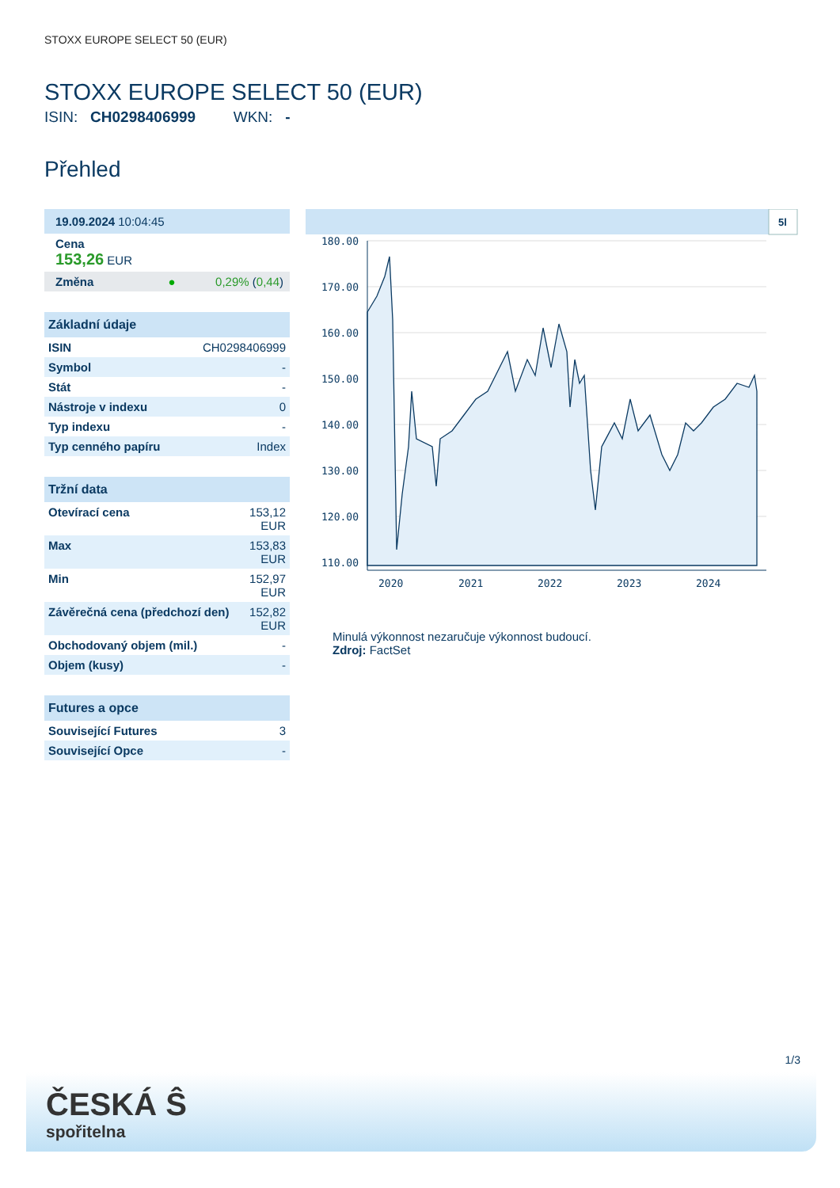STOXX EUROPE SELECT 50 (EUR)
STOXX EUROPE SELECT 50 (EUR)
ISIN: CH0298406999 WKN: -
Přehled
| 19.09.2024 10:04:45 |
| Cena 153,26 EUR |
| Změna ● 0,29% ( 0,44 ) |
| Základní údaje | |
| --- | --- |
| ISIN | CH0298406999 |
| Symbol | - |
| Stát | - |
| Nástroje v indexu | 0 |
| Typ indexu | - |
| Typ cenného papíru | Index |
| Tržní data | |
| --- | --- |
| Otevírací cena | 153,12 EUR |
| Max | 153,83 EUR |
| Min | 152,97 EUR |
| Závěrečná cena (předchozí den) | 152,82 EUR |
| Obchodovaný objem (mil.) | - |
| Objem (kusy) | - |
| Futures a opce | |
| --- | --- |
| Související Futures | 3 |
| Související Opce | - |
5l
180.00
170.00
160.00
150.00
140.00
130.00
120.00
110.00
2020
2021
2022
2023
2024
Minulá výkonnost nezaručuje výkonnost budoucí.
Zdroj: FactSet
1/3
ČESKÁ Ŝ
spořitelna